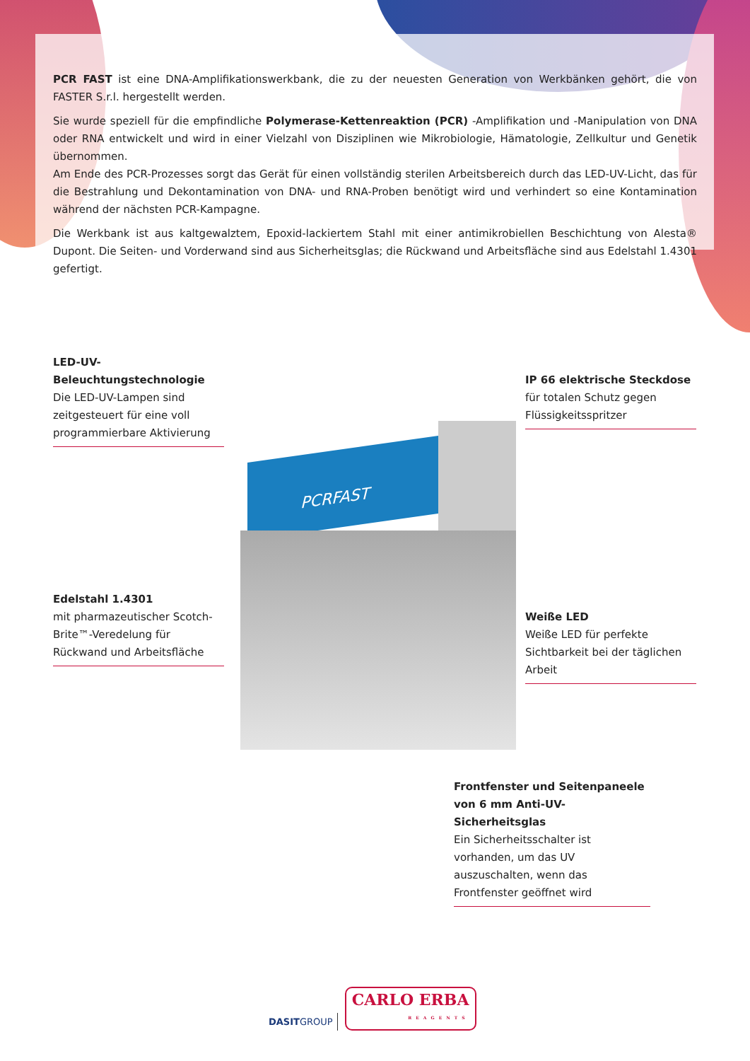PCR FAST ist eine DNA-Amplifikationswerkbank, die zu der neuesten Generation von Werkbänken gehört, die von FASTER S.r.l. hergestellt werden.
Sie wurde speziell für die empfindliche Polymerase-Kettenreaktion (PCR) -Amplifikation und -Manipulation von DNA oder RNA entwickelt und wird in einer Vielzahl von Disziplinen wie Mikrobiologie, Hämatologie, Zellkultur und Genetik übernommen.
Am Ende des PCR-Prozesses sorgt das Gerät für einen vollständig sterilen Arbeitsbereich durch das LED-UV-Licht, das für die Bestrahlung und Dekontamination von DNA- und RNA-Proben benötigt wird und verhindert so eine Kontamination während der nächsten PCR-Kampagne.
Die Werkbank ist aus kaltgewalztem, Epoxid-lackiertem Stahl mit einer antimikrobiellen Beschichtung von Alesta® Dupont. Die Seiten- und Vorderwand sind aus Sicherheitsglas; die Rückwand und Arbeitsfläche sind aus Edelstahl 1.4301 gefertigt.
PCRFAST
LED-UV-Beleuchtungstechnologie
Die LED-UV-Lampen sind zeitgesteuert für eine voll programmierbare Aktivierung
IP 66 elektrische Steckdose
für totalen Schutz gegen Flüssigkeitsspritzer
Edelstahl 1.4301
mit pharmazeutischer Scotch-Brite™-Veredelung für Rückwand und Arbeitsfläche
Weiße LED
Weiße LED für perfekte Sichtbarkeit bei der täglichen Arbeit
Frontfenster und Seitenpaneele von 6 mm Anti-UV-Sicherheitsglas
Ein Sicherheitsschalter ist vorhanden, um das UV auszuschalten, wenn das Frontfenster geöffnet wird
DASITGROUP
CARLO ERBA
REAGENTS